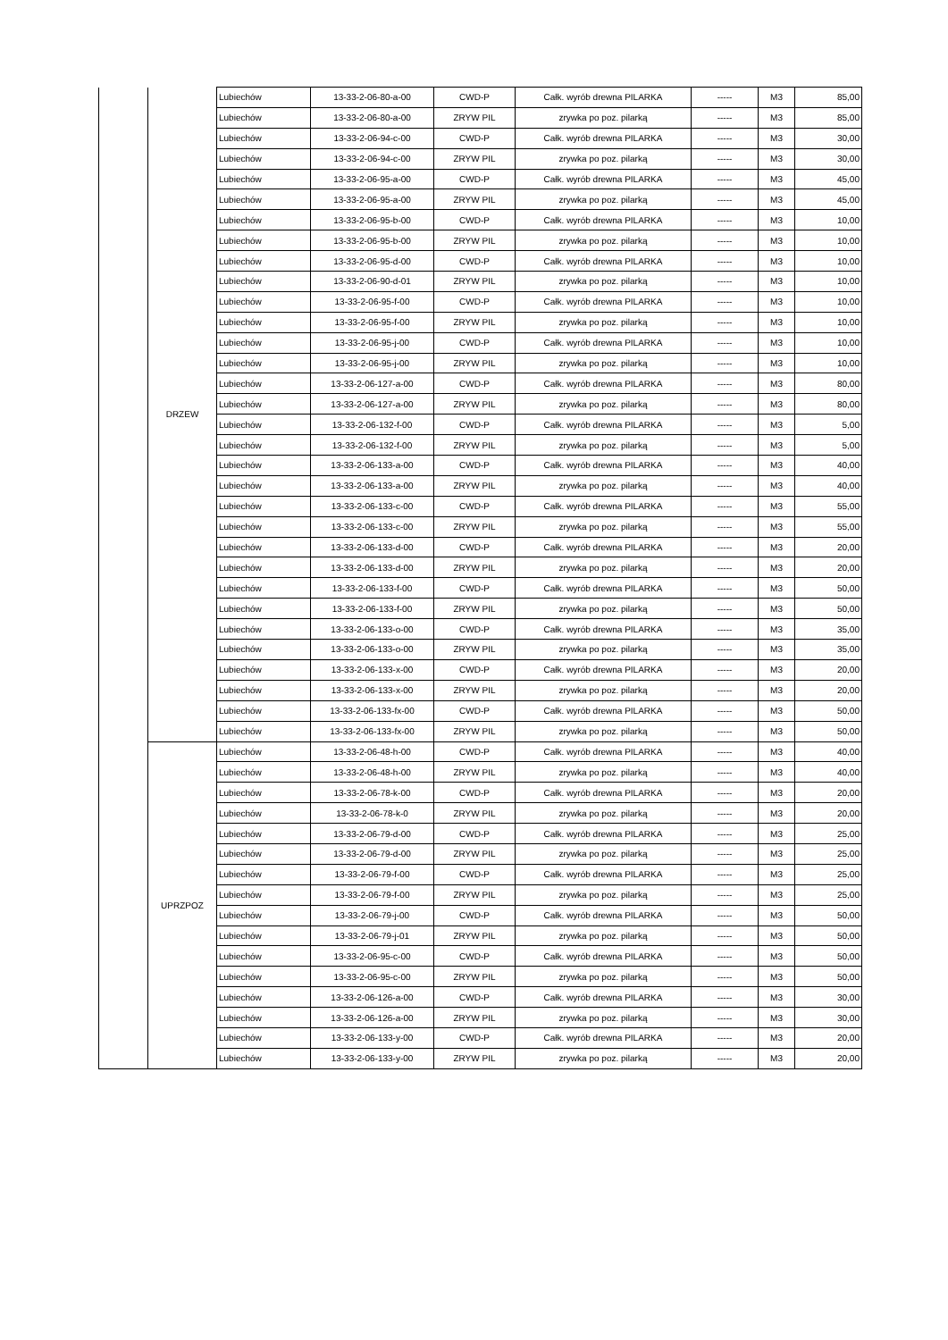| | DRZEW | Lubiechów | 13-33-2-06-80-a-00 | CWD-P | Całk. wyrób drewna PILARKA | ----- | M3 | 85,00 |
| | | Lubiechów | 13-33-2-06-80-a-00 | ZRYW PIL | zrywka po poz. pilarką | ----- | M3 | 85,00 |
| | | Lubiechów | 13-33-2-06-94-c-00 | CWD-P | Całk. wyrób drewna PILARKA | ----- | M3 | 30,00 |
| | | Lubiechów | 13-33-2-06-94-c-00 | ZRYW PIL | zrywka po poz. pilarką | ----- | M3 | 30,00 |
| | | Lubiechów | 13-33-2-06-95-a-00 | CWD-P | Całk. wyrób drewna PILARKA | ----- | M3 | 45,00 |
| | | Lubiechów | 13-33-2-06-95-a-00 | ZRYW PIL | zrywka po poz. pilarką | ----- | M3 | 45,00 |
| | | Lubiechów | 13-33-2-06-95-b-00 | CWD-P | Całk. wyrób drewna PILARKA | ----- | M3 | 10,00 |
| | | Lubiechów | 13-33-2-06-95-b-00 | ZRYW PIL | zrywka po poz. pilarką | ----- | M3 | 10,00 |
| | | Lubiechów | 13-33-2-06-95-d-00 | CWD-P | Całk. wyrób drewna PILARKA | ----- | M3 | 10,00 |
| | | Lubiechów | 13-33-2-06-90-d-01 | ZRYW PIL | zrywka po poz. pilarką | ----- | M3 | 10,00 |
| | | Lubiechów | 13-33-2-06-95-f-00 | CWD-P | Całk. wyrób drewna PILARKA | ----- | M3 | 10,00 |
| | | Lubiechów | 13-33-2-06-95-f-00 | ZRYW PIL | zrywka po poz. pilarką | ----- | M3 | 10,00 |
| | | Lubiechów | 13-33-2-06-95-j-00 | CWD-P | Całk. wyrób drewna PILARKA | ----- | M3 | 10,00 |
| | | Lubiechów | 13-33-2-06-95-j-00 | ZRYW PIL | zrywka po poz. pilarką | ----- | M3 | 10,00 |
| | | Lubiechów | 13-33-2-06-127-a-00 | CWD-P | Całk. wyrób drewna PILARKA | ----- | M3 | 80,00 |
| | | Lubiechów | 13-33-2-06-127-a-00 | ZRYW PIL | zrywka po poz. pilarką | ----- | M3 | 80,00 |
| | | Lubiechów | 13-33-2-06-132-f-00 | CWD-P | Całk. wyrób drewna PILARKA | ----- | M3 | 5,00 |
| | | Lubiechów | 13-33-2-06-132-f-00 | ZRYW PIL | zrywka po poz. pilarką | ----- | M3 | 5,00 |
| | | Lubiechów | 13-33-2-06-133-a-00 | CWD-P | Całk. wyrób drewna PILARKA | ----- | M3 | 40,00 |
| | | Lubiechów | 13-33-2-06-133-a-00 | ZRYW PIL | zrywka po poz. pilarką | ----- | M3 | 40,00 |
| | | Lubiechów | 13-33-2-06-133-c-00 | CWD-P | Całk. wyrób drewna PILARKA | ----- | M3 | 55,00 |
| | | Lubiechów | 13-33-2-06-133-c-00 | ZRYW PIL | zrywka po poz. pilarką | ----- | M3 | 55,00 |
| | | Lubiechów | 13-33-2-06-133-d-00 | CWD-P | Całk. wyrób drewna PILARKA | ----- | M3 | 20,00 |
| | | Lubiechów | 13-33-2-06-133-d-00 | ZRYW PIL | zrywka po poz. pilarką | ----- | M3 | 20,00 |
| | | Lubiechów | 13-33-2-06-133-f-00 | CWD-P | Całk. wyrób drewna PILARKA | ----- | M3 | 50,00 |
| | | Lubiechów | 13-33-2-06-133-f-00 | ZRYW PIL | zrywka po poz. pilarką | ----- | M3 | 50,00 |
| | | Lubiechów | 13-33-2-06-133-o-00 | CWD-P | Całk. wyrób drewna PILARKA | ----- | M3 | 35,00 |
| | | Lubiechów | 13-33-2-06-133-o-00 | ZRYW PIL | zrywka po poz. pilarką | ----- | M3 | 35,00 |
| | | Lubiechów | 13-33-2-06-133-x-00 | CWD-P | Całk. wyrób drewna PILARKA | ----- | M3 | 20,00 |
| | | Lubiechów | 13-33-2-06-133-x-00 | ZRYW PIL | zrywka po poz. pilarką | ----- | M3 | 20,00 |
| | | Lubiechów | 13-33-2-06-133-fx-00 | CWD-P | Całk. wyrób drewna PILARKA | ----- | M3 | 50,00 |
| | | Lubiechów | 13-33-2-06-133-fx-00 | ZRYW PIL | zrywka po poz. pilarką | ----- | M3 | 50,00 |
| | UPRZPOZ | Lubiechów | 13-33-2-06-48-h-00 | CWD-P | Całk. wyrób drewna PILARKA | ----- | M3 | 40,00 |
| | | Lubiechów | 13-33-2-06-48-h-00 | ZRYW PIL | zrywka po poz. pilarką | ----- | M3 | 40,00 |
| | | Lubiechów | 13-33-2-06-78-k-00 | CWD-P | Całk. wyrób drewna PILARKA | ----- | M3 | 20,00 |
| | | Lubiechów | 13-33-2-06-78-k-0 | ZRYW PIL | zrywka po poz. pilarką | ----- | M3 | 20,00 |
| | | Lubiechów | 13-33-2-06-79-d-00 | CWD-P | Całk. wyrób drewna PILARKA | ----- | M3 | 25,00 |
| | | Lubiechów | 13-33-2-06-79-d-00 | ZRYW PIL | zrywka po poz. pilarką | ----- | M3 | 25,00 |
| | | Lubiechów | 13-33-2-06-79-f-00 | CWD-P | Całk. wyrób drewna PILARKA | ----- | M3 | 25,00 |
| | | Lubiechów | 13-33-2-06-79-f-00 | ZRYW PIL | zrywka po poz. pilarką | ----- | M3 | 25,00 |
| | | Lubiechów | 13-33-2-06-79-j-00 | CWD-P | Całk. wyrób drewna PILARKA | ----- | M3 | 50,00 |
| | | Lubiechów | 13-33-2-06-79-j-01 | ZRYW PIL | zrywka po poz. pilarką | ----- | M3 | 50,00 |
| | | Lubiechów | 13-33-2-06-95-c-00 | CWD-P | Całk. wyrób drewna PILARKA | ----- | M3 | 50,00 |
| | | Lubiechów | 13-33-2-06-95-c-00 | ZRYW PIL | zrywka po poz. pilarką | ----- | M3 | 50,00 |
| | | Lubiechów | 13-33-2-06-126-a-00 | CWD-P | Całk. wyrób drewna PILARKA | ----- | M3 | 30,00 |
| | | Lubiechów | 13-33-2-06-126-a-00 | ZRYW PIL | zrywka po poz. pilarką | ----- | M3 | 30,00 |
| | | Lubiechów | 13-33-2-06-133-y-00 | CWD-P | Całk. wyrób drewna PILARKA | ----- | M3 | 20,00 |
| | | Lubiechów | 13-33-2-06-133-y-00 | ZRYW PIL | zrywka po poz. pilarką | ----- | M3 | 20,00 |